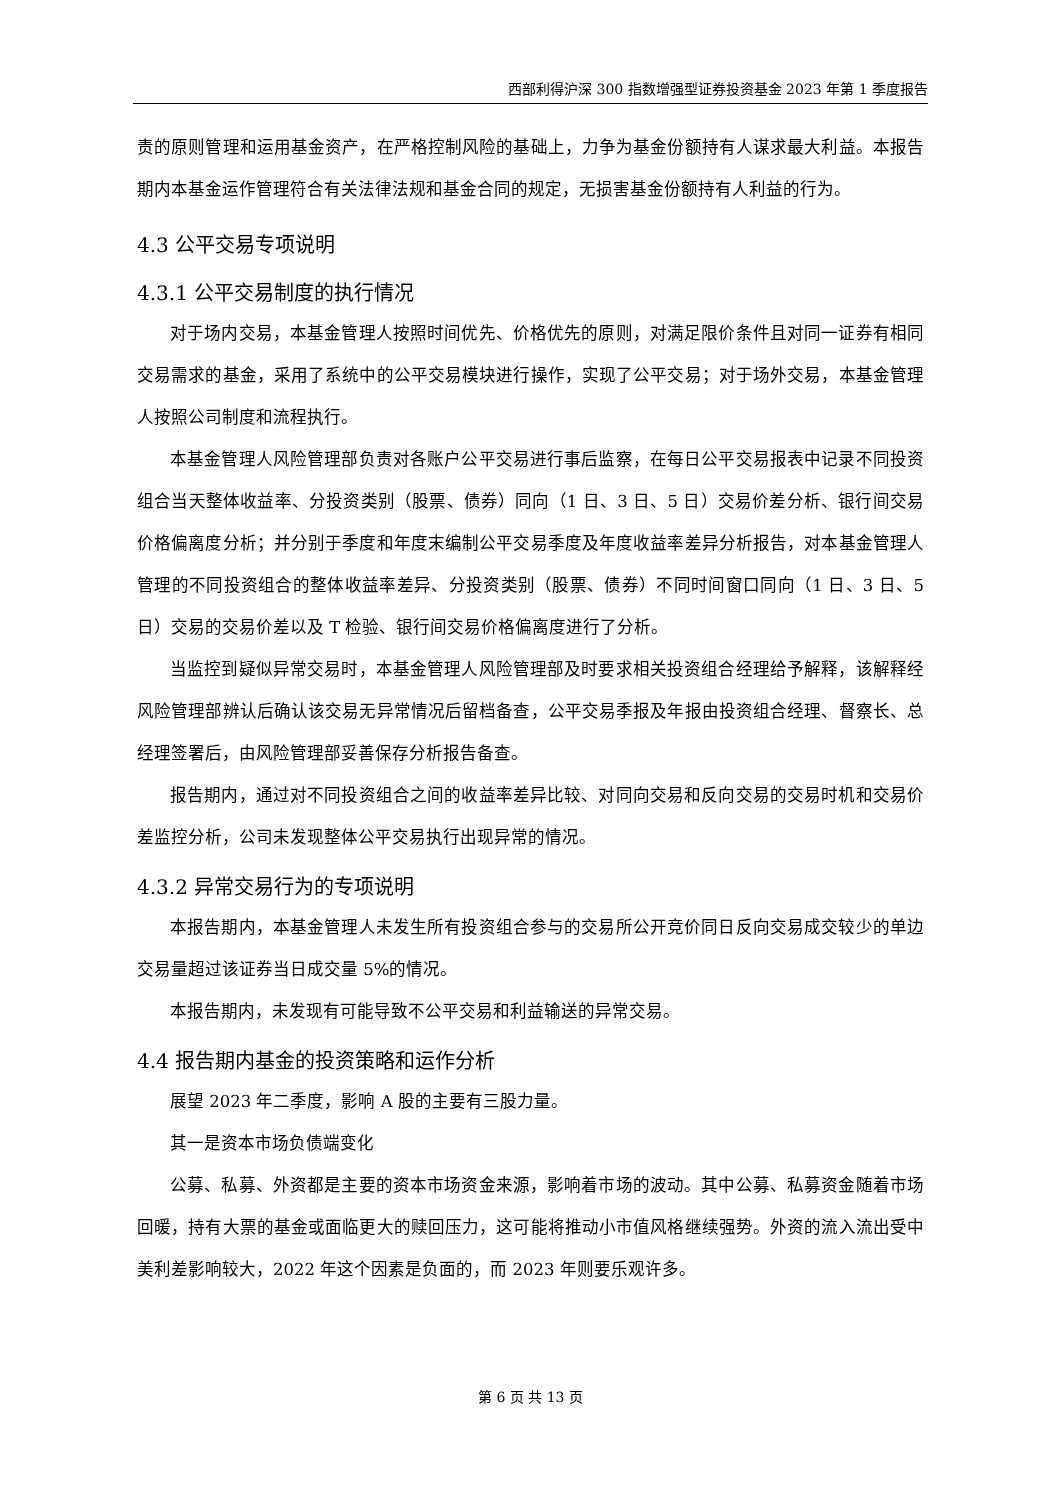西部利得沪深 300 指数增强型证券投资基金 2023 年第 1 季度报告
责的原则管理和运用基金资产，在严格控制风险的基础上，力争为基金份额持有人谋求最大利益。本报告期内本基金运作管理符合有关法律法规和基金合同的规定，无损害基金份额持有人利益的行为。
4.3 公平交易专项说明
4.3.1 公平交易制度的执行情况
对于场内交易，本基金管理人按照时间优先、价格优先的原则，对满足限价条件且对同一证券有相同交易需求的基金，采用了系统中的公平交易模块进行操作，实现了公平交易；对于场外交易，本基金管理人按照公司制度和流程执行。
本基金管理人风险管理部负责对各账户公平交易进行事后监察，在每日公平交易报表中记录不同投资组合当天整体收益率、分投资类别（股票、债券）同向（1 日、3 日、5 日）交易价差分析、银行间交易价格偏离度分析；并分别于季度和年度末编制公平交易季度及年度收益率差异分析报告，对本基金管理人管理的不同投资组合的整体收益率差异、分投资类别（股票、债券）不同时间窗口同向（1 日、3 日、5 日）交易的交易价差以及 T 检验、银行间交易价格偏离度进行了分析。
当监控到疑似异常交易时，本基金管理人风险管理部及时要求相关投资组合经理给予解释，该解释经风险管理部辨认后确认该交易无异常情况后留档备查，公平交易季报及年报由投资组合经理、督察长、总经理签署后，由风险管理部妥善保存分析报告备查。
报告期内，通过对不同投资组合之间的收益率差异比较、对同向交易和反向交易的交易时机和交易价差监控分析，公司未发现整体公平交易执行出现异常的情况。
4.3.2 异常交易行为的专项说明
本报告期内，本基金管理人未发生所有投资组合参与的交易所公开竞价同日反向交易成交较少的单边交易量超过该证券当日成交量 5%的情况。
本报告期内，未发现有可能导致不公平交易和利益输送的异常交易。
4.4 报告期内基金的投资策略和运作分析
展望 2023 年二季度，影响 A 股的主要有三股力量。
其一是资本市场负债端变化
公募、私募、外资都是主要的资本市场资金来源，影响着市场的波动。其中公募、私募资金随着市场回暖，持有大票的基金或面临更大的赎回压力，这可能将推动小市值风格继续强势。外资的流入流出受中美利差影响较大，2022 年这个因素是负面的，而 2023 年则要乐观许多。
第 6 页 共 13 页